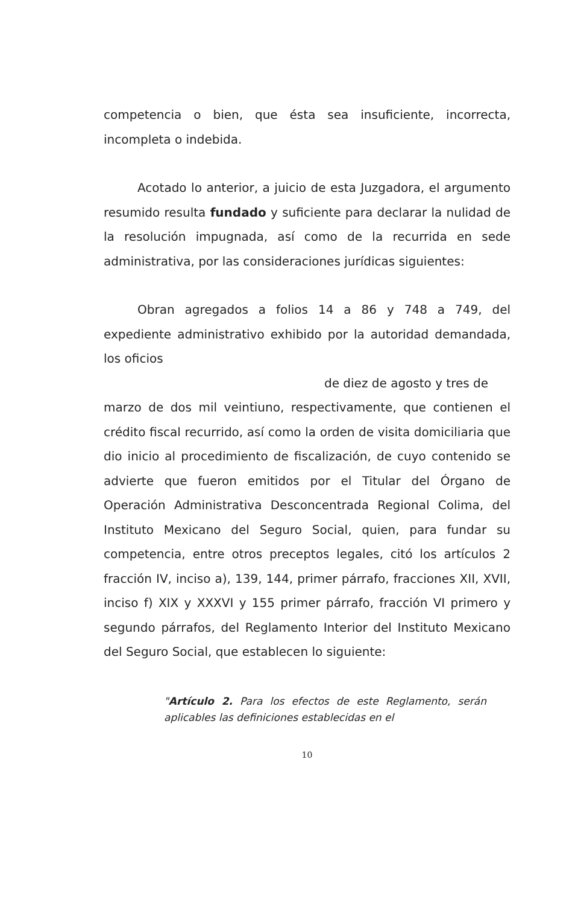competencia o bien, que ésta sea insuficiente, incorrecta, incompleta o indebida.
Acotado lo anterior, a juicio de esta Juzgadora, el argumento resumido resulta fundado y suficiente para declarar la nulidad de la resolución impugnada, así como de la recurrida en sede administrativa, por las consideraciones jurídicas siguientes:
Obran agregados a folios 14 a 86 y 748 a 749, del expediente administrativo exhibido por la autoridad demandada, los oficios
de diez de agosto y tres de
marzo de dos mil veintiuno, respectivamente, que contienen el crédito fiscal recurrido, así como la orden de visita domiciliaria que dio inicio al procedimiento de fiscalización, de cuyo contenido se advierte que fueron emitidos por el Titular del Órgano de Operación Administrativa Desconcentrada Regional Colima, del Instituto Mexicano del Seguro Social, quien, para fundar su competencia, entre otros preceptos legales, citó los artículos 2 fracción IV, inciso a), 139, 144, primer párrafo, fracciones XII, XVII, inciso f) XIX y XXXVI y 155 primer párrafo, fracción VI primero y segundo párrafos, del Reglamento Interior del Instituto Mexicano del Seguro Social, que establecen lo siguiente:
"Artículo 2. Para los efectos de este Reglamento, serán aplicables las definiciones establecidas en el
10